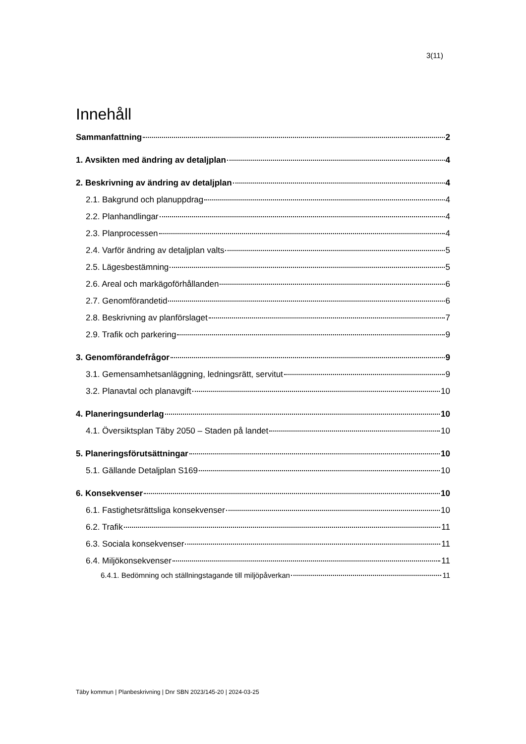3(11)
Innehåll
Sammanfattning 2
1. Avsikten med ändring av detaljplan 4
2. Beskrivning av ändring av detaljplan 4
2.1. Bakgrund och planuppdrag 4
2.2. Planhandlingar 4
2.3. Planprocessen 4
2.4. Varför ändring av detaljplan valts 5
2.5. Lägesbestämning 5
2.6. Areal och markägoförhållanden 6
2.7. Genomförandetid 6
2.8. Beskrivning av planförslaget 7
2.9. Trafik och parkering 9
3. Genomförandefrågor 9
3.1. Gemensamhetsanläggning, ledningsrätt, servitut 9
3.2. Planavtal och planavgift 10
4. Planeringsunderlag 10
4.1. Översiktsplan Täby 2050 – Staden på landet 10
5. Planeringsförutsättningar 10
5.1. Gällande Detaljplan S169 10
6. Konsekvenser 10
6.1. Fastighetsrättsliga konsekvenser 10
6.2. Trafik 11
6.3. Sociala konsekvenser 11
6.4. Miljökonsekvenser 11
6.4.1. Bedömning och ställningstagande till miljöpåverkan 11
Täby kommun | Planbeskrivning | Dnr SBN 2023/145-20 | 2024-03-25